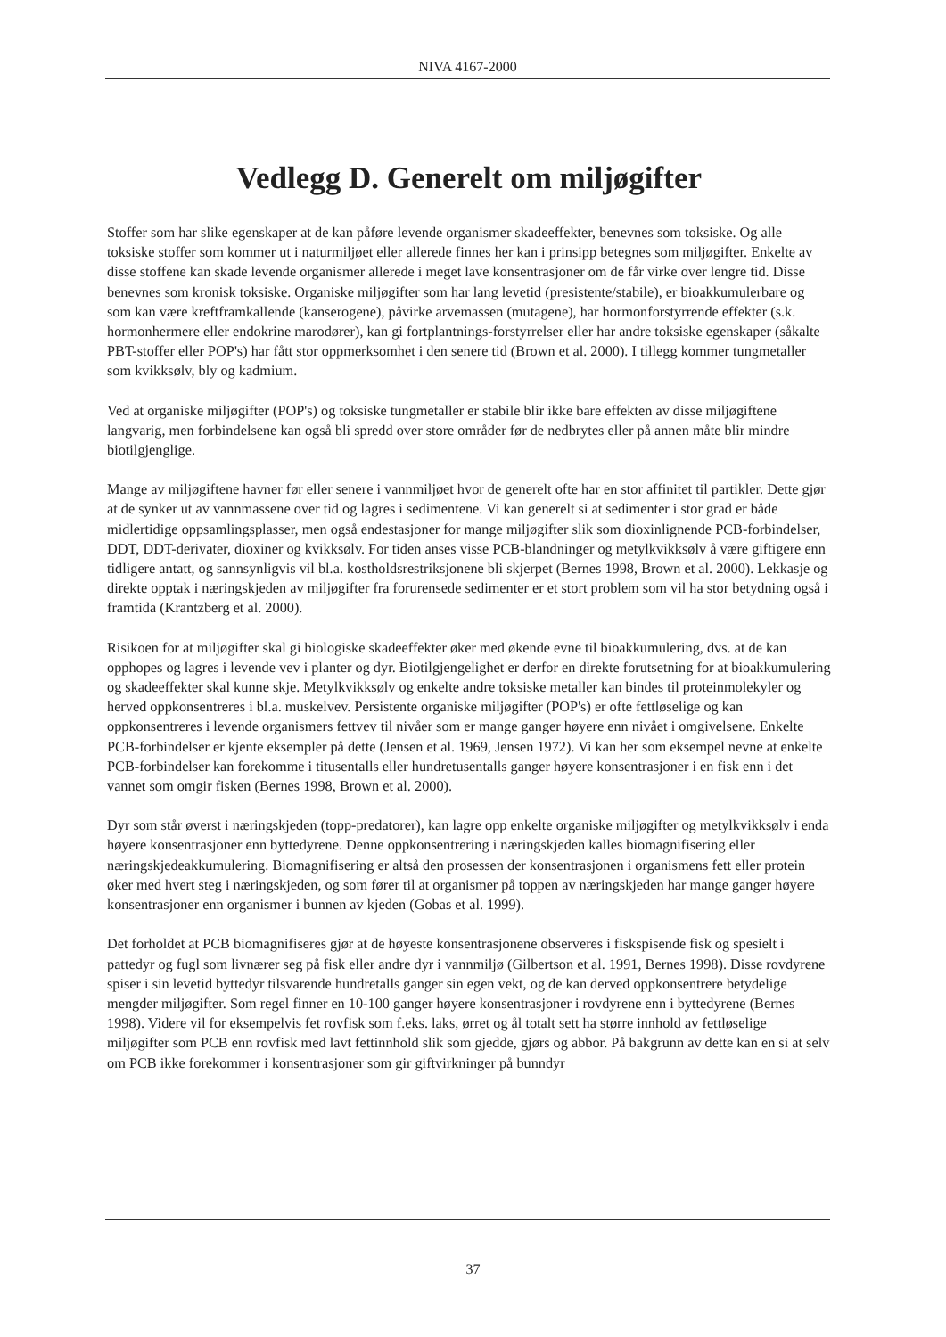NIVA 4167-2000
Vedlegg D. Generelt om miljøgifter
Stoffer som har slike egenskaper at de kan påføre levende organismer skadeeffekter, benevnes som toksiske. Og alle toksiske stoffer som kommer ut i naturmiljøet eller allerede finnes her kan i prinsipp betegnes som miljøgifter. Enkelte av disse stoffene kan skade levende organismer allerede i meget lave konsentrasjoner om de får virke over lengre tid. Disse benevnes som kronisk toksiske. Organiske miljøgifter som har lang levetid (presistente/stabile), er bioakkumulerbare og som kan være kreftframkallende (kanserogene), påvirke arvemassen (mutagene), har hormonforstyrrende effekter (s.k. hormonhermere eller endokrine marodører), kan gi fortplantnings-forstyrrelser eller har andre toksiske egenskaper (såkalte PBT-stoffer eller POP's) har fått stor oppmerksomhet i den senere tid (Brown et al. 2000). I tillegg kommer tungmetaller som kvikksølv, bly og kadmium.
Ved at organiske miljøgifter (POP's) og toksiske tungmetaller er stabile blir ikke bare effekten av disse miljøgiftene langvarig, men forbindelsene kan også bli spredd over store områder før de nedbrytes eller på annen måte blir mindre biotilgjenglige.
Mange av miljøgiftene havner før eller senere i vannmiljøet hvor de generelt ofte har en stor affinitet til partikler. Dette gjør at de synker ut av vannmassene over tid og lagres i sedimentene. Vi kan generelt si at sedimenter i stor grad er både midlertidige oppsamlingsplasser, men også endestasjoner for mange miljøgifter slik som dioxinlignende PCB-forbindelser, DDT, DDT-derivater, dioxiner og kvikksølv. For tiden anses visse PCB-blandninger og metylkvikksølv å være giftigere enn tidligere antatt, og sannsynligvis vil bl.a. kostholdsrestriksjonene bli skjerpet (Bernes 1998, Brown et al. 2000). Lekkasje og direkte opptak i næringskjeden av miljøgifter fra forurensede sedimenter er et stort problem som vil ha stor betydning også i framtida (Krantzberg et al. 2000).
Risikoen for at miljøgifter skal gi biologiske skadeeffekter øker med økende evne til bioakkumulering, dvs. at de kan opphopes og lagres i levende vev i planter og dyr. Biotilgjengelighet er derfor en direkte forutsetning for at bioakkumulering og skadeeffekter skal kunne skje. Metylkvikksølv og enkelte andre toksiske metaller kan bindes til proteinmolekyler og herved oppkonsentreres i bl.a. muskelvev. Persistente organiske miljøgifter (POP's) er ofte fettløselige og kan oppkonsentreres i levende organismers fettvev til nivåer som er mange ganger høyere enn nivået i omgivelsene. Enkelte PCB-forbindelser er kjente eksempler på dette (Jensen et al. 1969, Jensen 1972). Vi kan her som eksempel nevne at enkelte PCB-forbindelser kan forekomme i titusentalls eller hundretusentalls ganger høyere konsentrasjoner i en fisk enn i det vannet som omgir fisken (Bernes 1998, Brown et al. 2000).
Dyr som står øverst i næringskjeden (topp-predatorer), kan lagre opp enkelte organiske miljøgifter og metylkvikksølv i enda høyere konsentrasjoner enn byttedyrene. Denne oppkonsentrering i næringskjeden kalles biomagnifisering eller næringskjedeakkumulering. Biomagnifisering er altså den prosessen der konsentrasjonen i organismens fett eller protein øker med hvert steg i næringskjeden, og som fører til at organismer på toppen av næringskjeden har mange ganger høyere konsentrasjoner enn organismer i bunnen av kjeden (Gobas et al. 1999).
Det forholdet at PCB biomagnifiseres gjør at de høyeste konsentrasjonene observeres i fiskspisende fisk og spesielt i pattedyr og fugl som livnærer seg på fisk eller andre dyr i vannmiljø (Gilbertson et al. 1991, Bernes 1998). Disse rovdyrene spiser i sin levetid byttedyr tilsvarende hundretalls ganger sin egen vekt, og de kan derved oppkonsentrere betydelige mengder miljøgifter. Som regel finner en 10-100 ganger høyere konsentrasjoner i rovdyrene enn i byttedyrene (Bernes 1998). Videre vil for eksempelvis fet rovfisk som f.eks. laks, ørret og ål totalt sett ha større innhold av fettløselige miljøgifter som PCB enn rovfisk med lavt fettinnhold slik som gjedde, gjørs og abbor. På bakgrunn av dette kan en si at selv om PCB ikke forekommer i konsentrasjoner som gir giftvirkninger på bunndyr
37